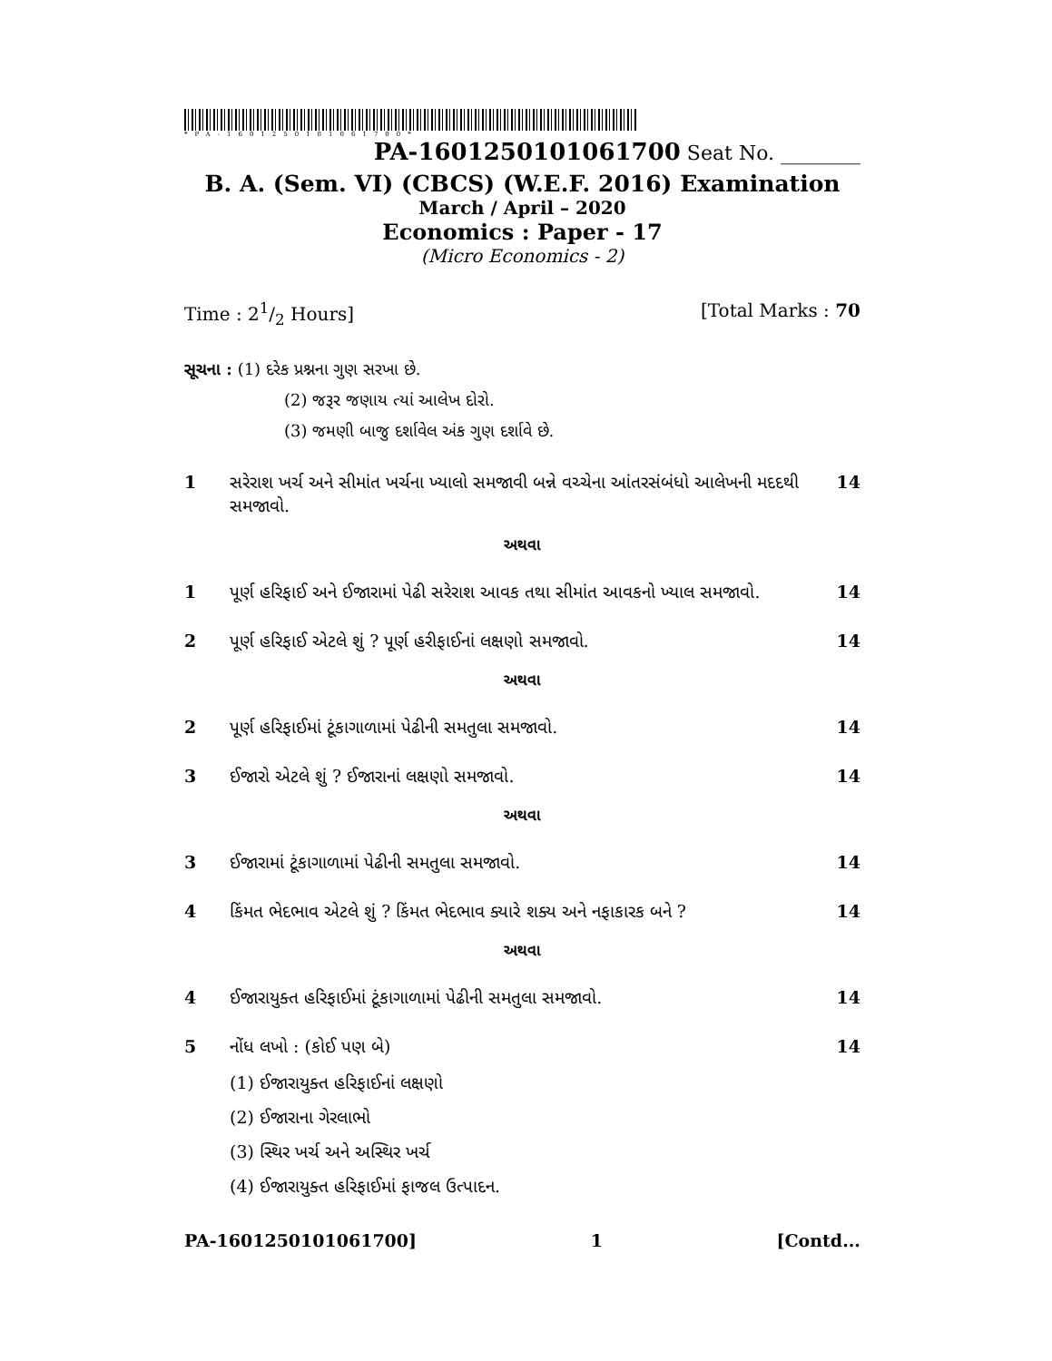*PA-1601250101061700*
PA-1601250101061700 Seat No. ________
B. A. (Sem. VI) (CBCS) (W.E.F. 2016) Examination
March / April – 2020
Economics : Paper - 17
(Micro Economics - 2)
Time : 21/2 Hours] [Total Marks : 70
સૂચના : (1) દરેક પ્રશ્નના ગુણ સરખા છે.
(2) જરૂર જણાય ત્યાં આલેખ દોરો.
(3) જમણી બાજુ દર્શાવેલ અંક ગુણ દર્શાવે છે.
1 સરેરાશ ખર્ચ અને સીમાંત ખર્ચના ખ્યાલો સમજાવી બન્ને વચ્ચેના આંતરસંબંધો આલેખની મદદથી સમજાવો. 14
અથવા
1 પૂર્ણ હરિફાઈ અને ઈજારામાં પેઢી સરેરાશ આવક તથા સીમાંત આવકનો ખ્યાલ સમજાવો. 14
2 પૂર્ણ હરિફાઈ એટલે શું ? પૂર્ણ હરીફાઈનાં લક્ષણો સમજાવો. 14
અથવા
2 પૂર્ણ હરિફાઈમાં ટૂંકાગાળામાં પેઢીની સમતુલા સમજાવો. 14
3 ઈજારો એટલે શું ? ઈજારાનાં લક્ષણો સમજાવો. 14
અથવા
3 ઈજારામાં ટૂંકાગાળામાં પેઢીની સમતુલા સમજાવો. 14
4 કિંમત ભેદભાવ એટલે શું ? કિંમત ભેદભાવ ક્યારે શક્ય અને નફાકારક બને ? 14
અથવા
4 ઈજારાયુક્ત હરિફાઈમાં ટૂંકાગાળામાં પેઢીની સમતુલા સમજાવો. 14
5 નોંધ લખો : (કોઈ પણ બે)
(1) ઈજારાયુક્ત હરિફાઈનાં લક્ષણો
(2) ઈજારાના ગેરલાભો
(3) સ્થિર ખર્ચ અને અસ્થિર ખર્ચ
(4) ઈજારાયુક્ત હરિફાઈમાં ફાજલ ઉત્પાદન.
14
PA-1601250101061700] 1 [Contd...